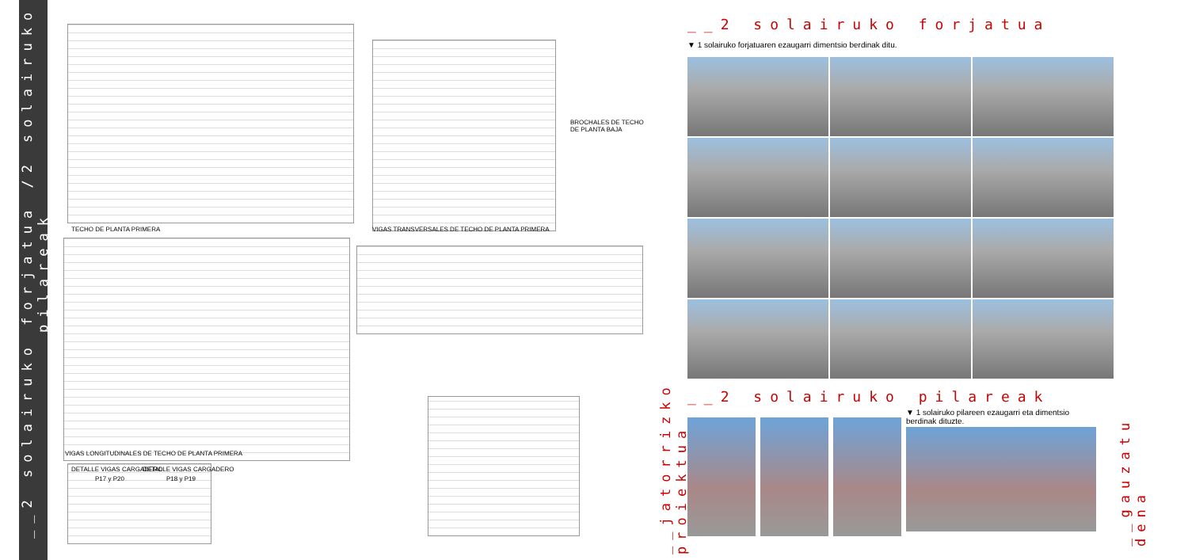__2 solairuko forjatua /2 solairuko pilareak
TECHO DE PLANTA PRIMERA
VIGAS TRANSVERSALES DE TECHO DE PLANTA PRIMERA
BROCHALES DE TECHO
DE PLANTA BAJA
VIGAS LONGITUDINALES DE TECHO DE PLANTA PRIMERA
DETALLE VIGAS CARGADERO DETALLE VIGAS CARGADERO
P17 y P20 P18 y P19
__jatorrizko proiektua
__gauzatu dena
__2 solairuko forjatua
▼ 1 solairuko forjatuaren ezaugarri dimentsio berdinak ditu.
__2 solairuko pilareak
▼ 1 solairuko pilareen ezaugarri eta dimentsio berdinak dituzte.